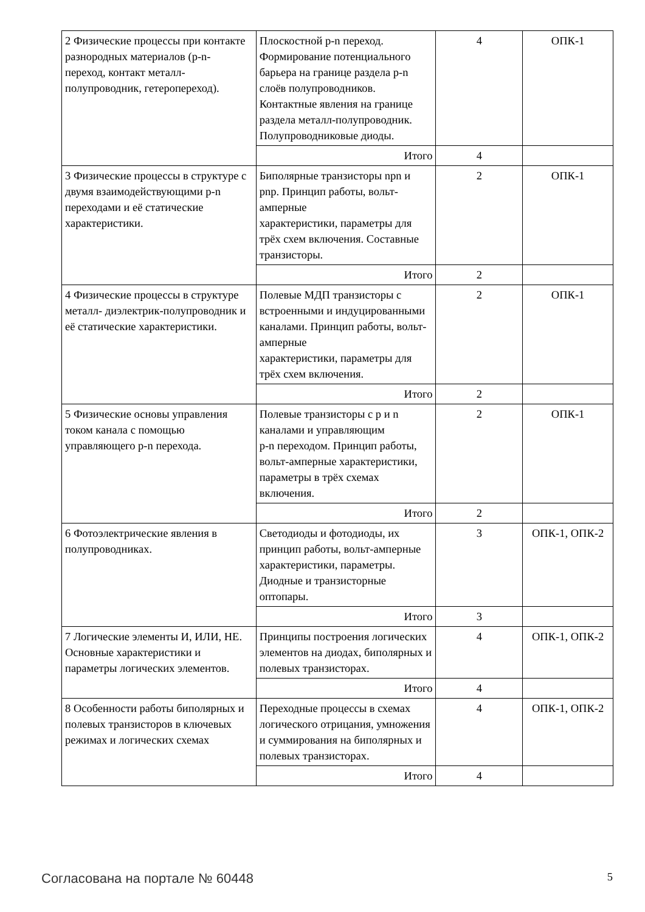| 2 Физические процессы при контакте разнородных материалов (p-n- переход, контакт металл-полупроводник, гетеропереход). | Плоскостной p-n переход. Формирование потенциального барьера на границе раздела p-n слоёв полупроводников. Контактные явления на границе раздела металл-полупроводник. Полупроводниковые диоды. | 4 | ОПК-1 |
| | Итого | 4 | |
| 3 Физические процессы в структуре с двумя взаимодействующими p-n переходами и её статические характеристики. | Биполярные транзисторы npn и pnp. Принцип работы, вольт-амперные характеристики, параметры для трёх схем включения. Составные транзисторы. | 2 | ОПК-1 |
| | Итого | 2 | |
| 4 Физические процессы в структуре металл- диэлектрик-полупроводник и её статические характеристики. | Полевые МДП транзисторы с встроенными и индуцированными каналами. Принцип работы, вольт-амперные характеристики, параметры для трёх схем включения. | 2 | ОПК-1 |
| | Итого | 2 | |
| 5 Физические основы управления током канала с помощью управляющего p-n перехода. | Полевые транзисторы с p и n каналами и управляющим p-n переходом. Принцип работы, вольт-амперные характеристики, параметры в трёх схемах включения. | 2 | ОПК-1 |
| | Итого | 2 | |
| 6 Фотоэлектрические явления в полупроводниках. | Светодиоды и фотодиоды, их принцип работы, вольт-амперные характеристики, параметры. Диодные и транзисторные оптопары. | 3 | ОПК-1, ОПК-2 |
| | Итого | 3 | |
| 7 Логические элементы И, ИЛИ, НЕ. Основные характеристики и параметры логических элементов. | Принципы построения логических элементов на диодах, биполярных и полевых транзисторах. | 4 | ОПК-1, ОПК-2 |
| | Итого | 4 | |
| 8 Особенности работы биполярных и полевых транзисторов в ключевых режимах и логических схемах | Переходные процессы в схемах логического отрицания, умножения и суммирования на биполярных и полевых транзисторах. | 4 | ОПК-1, ОПК-2 |
| | Итого | 4 | |
Согласована на портале № 60448 5